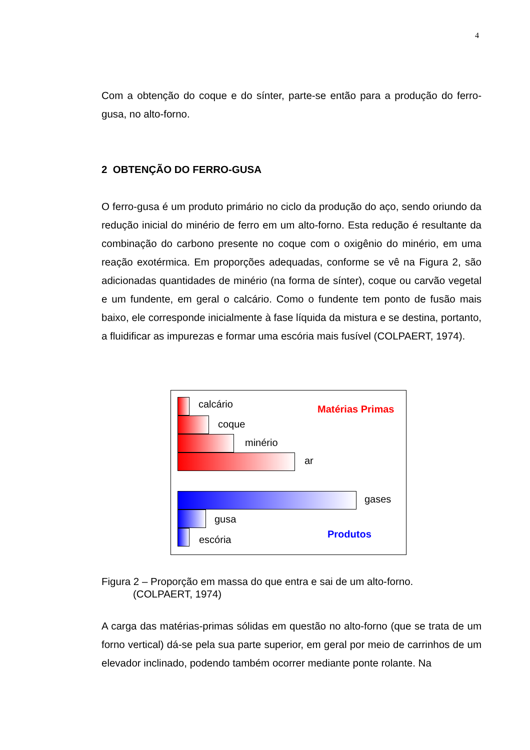4
Com a obtenção do coque e do sínter, parte-se então para a produção do ferro-gusa, no alto-forno.
2 OBTENÇÃO DO FERRO-GUSA
O ferro-gusa é um produto primário no ciclo da produção do aço, sendo oriundo da redução inicial do minério de ferro em um alto-forno. Esta redução é resultante da combinação do carbono presente no coque com o oxigênio do minério, em uma reação exotérmica. Em proporções adequadas, conforme se vê na Figura 2, são adicionadas quantidades de minério (na forma de sínter), coque ou carvão vegetal e um fundente, em geral o calcário. Como o fundente tem ponto de fusão mais baixo, ele corresponde inicialmente à fase líquida da mistura e se destina, portanto, a fluidificar as impurezas e formar uma escória mais fusível (COLPAERT, 1974).
calcário Matérias Primas
coque
minério
ar
gases
gusa
Produtos
escória
Figura 2 – Proporção em massa do que entra e sai de um alto-forno.
(COLPAERT, 1974)
A carga das matérias-primas sólidas em questão no alto-forno (que se trata de um forno vertical) dá-se pela sua parte superior, em geral por meio de carrinhos de um elevador inclinado, podendo também ocorrer mediante ponte rolante. Na